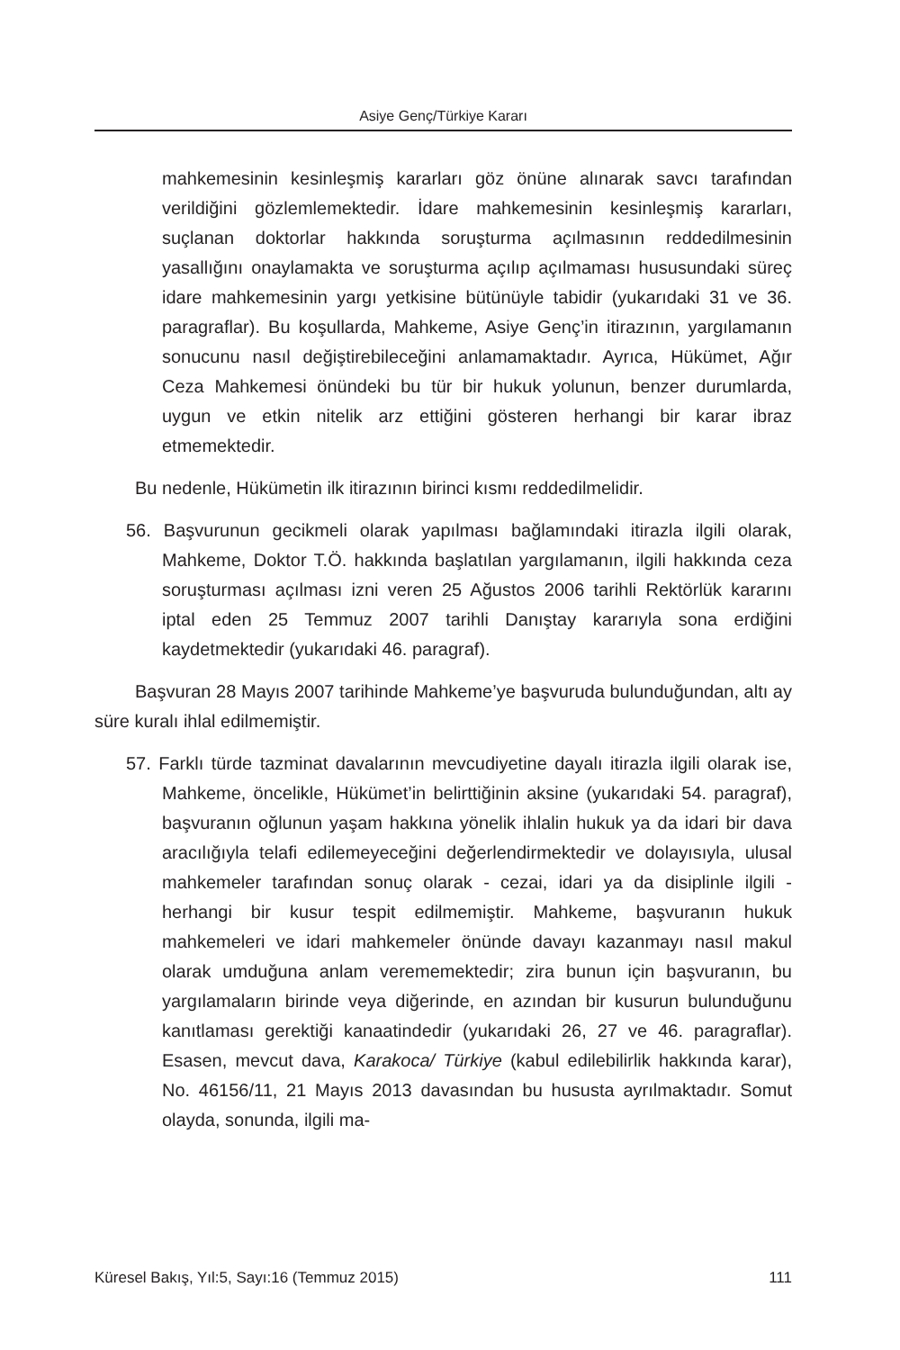Asiye Genç/Türkiye Kararı
mahkemesinin kesinleşmiş kararları göz önüne alınarak savcı tarafından verildiğini gözlemlemektedir. İdare mahkemesinin kesinleşmiş kararları, suçlanan doktorlar hakkında soruşturma açılmasının reddedilmesinin yasallığını onaylamakta ve soruşturma açılıp açılmaması hususundaki süreç idare mahkemesinin yargı yetkisine bütünüyle tabidir (yukarıdaki 31 ve 36. paragraflar). Bu koşullarda, Mahkeme, Asiye Genç’in itirazının, yargılamanın sonucunu nasıl değiştirebileceğini anlamamaktadır. Ayrıca, Hükümet, Ağır Ceza Mahkemesi önündeki bu tür bir hukuk yolunun, benzer durumlarda, uygun ve etkin nitelik arz ettiğini gösteren herhangi bir karar ibraz etmemektedir.
Bu nedenle, Hükümetin ilk itirazının birinci kısmı reddedilmelidir.
56. Başvurunun gecikmeli olarak yapılması bağlamındaki itirazla ilgili olarak, Mahkeme, Doktor T.Ö. hakkında başlatılan yargılamanın, ilgili hakkında ceza soruşturması açılması izni veren 25 Ağustos 2006 tarihli Rektörlük kararını iptal eden 25 Temmuz 2007 tarihli Danıştay kararıyla sona erdiğini kaydetmektedir (yukarıdaki 46. paragraf).
Başvuran 28 Mayıs 2007 tarihinde Mahkeme’ye başvuruda bulunduğundan, altı ay süre kuralı ihlal edilmemiştir.
57. Farklı türde tazminat davalarının mevcudiyetine dayalı itirazla ilgili olarak ise, Mahkeme, öncelikle, Hükümet’in belirttiğinin aksine (yukarıdaki 54. paragraf), başvuranın oğlunun yaşam hakkına yönelik ihlalin hukuk ya da idari bir dava aracılığıyla telafi edilemeyeceğini değerlendirmektedir ve dolayısıyla, ulusal mahkemeler tarafından sonuç olarak - cezai, idari ya da disiplinle ilgili - herhangi bir kusur tespit edilmemiştir. Mahkeme, başvuranın hukuk mahkemeleri ve idari mahkemeler önünde davayı kazanmayı nasıl makul olarak umduğuna anlam verememektedir; zira bunun için başvuranın, bu yargılamaların birinde veya diğerinde, en azından bir kusurun bulunduğunu kanıtlaması gerektiği kanaatindedir (yukarıdaki 26, 27 ve 46. paragraflar). Esasen, mevcut dava, Karakoca/ Türkiye (kabul edilebilirlik hakkında karar), No. 46156/11, 21 Mayıs 2013 davasından bu hususta ayrılmaktadır. Somut olayda, sonunda, ilgili ma-
Küresel Bakış, Yıl:5, Sayı:16 (Temmuz 2015) 111